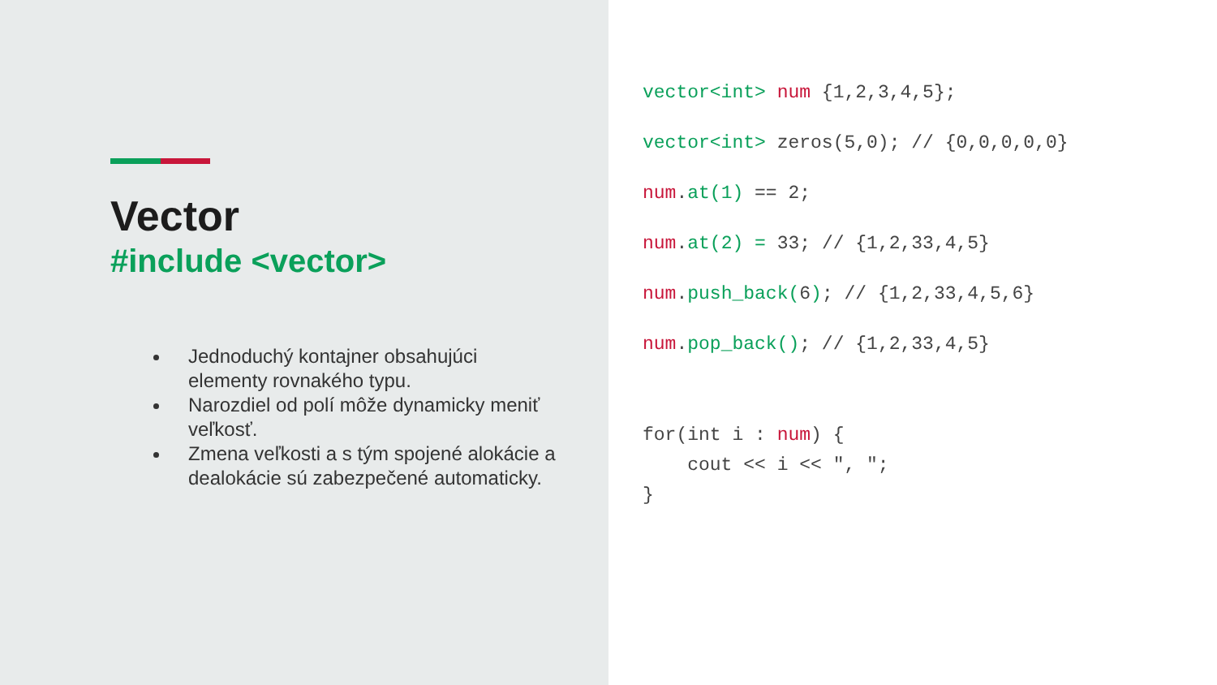Vector
#include <vector>
Jednoduchý kontajner obsahujúci elementy rovnakého typu.
Narozdiel od polí môže dynamicky meniť veľkosť.
Zmena veľkosti a s tým spojené alokácie a dealokácie sú zabezpečené automaticky.
vector<int> num {1,2,3,4,5};
vector<int> zeros(5,0); // {0,0,0,0,0}
num.at(1) == 2;
num.at(2) = 33; // {1,2,33,4,5}
num.push_back(6); // {1,2,33,4,5,6}
num.pop_back(); // {1,2,33,4,5}
for(int i : num) { cout << i << ", "; }